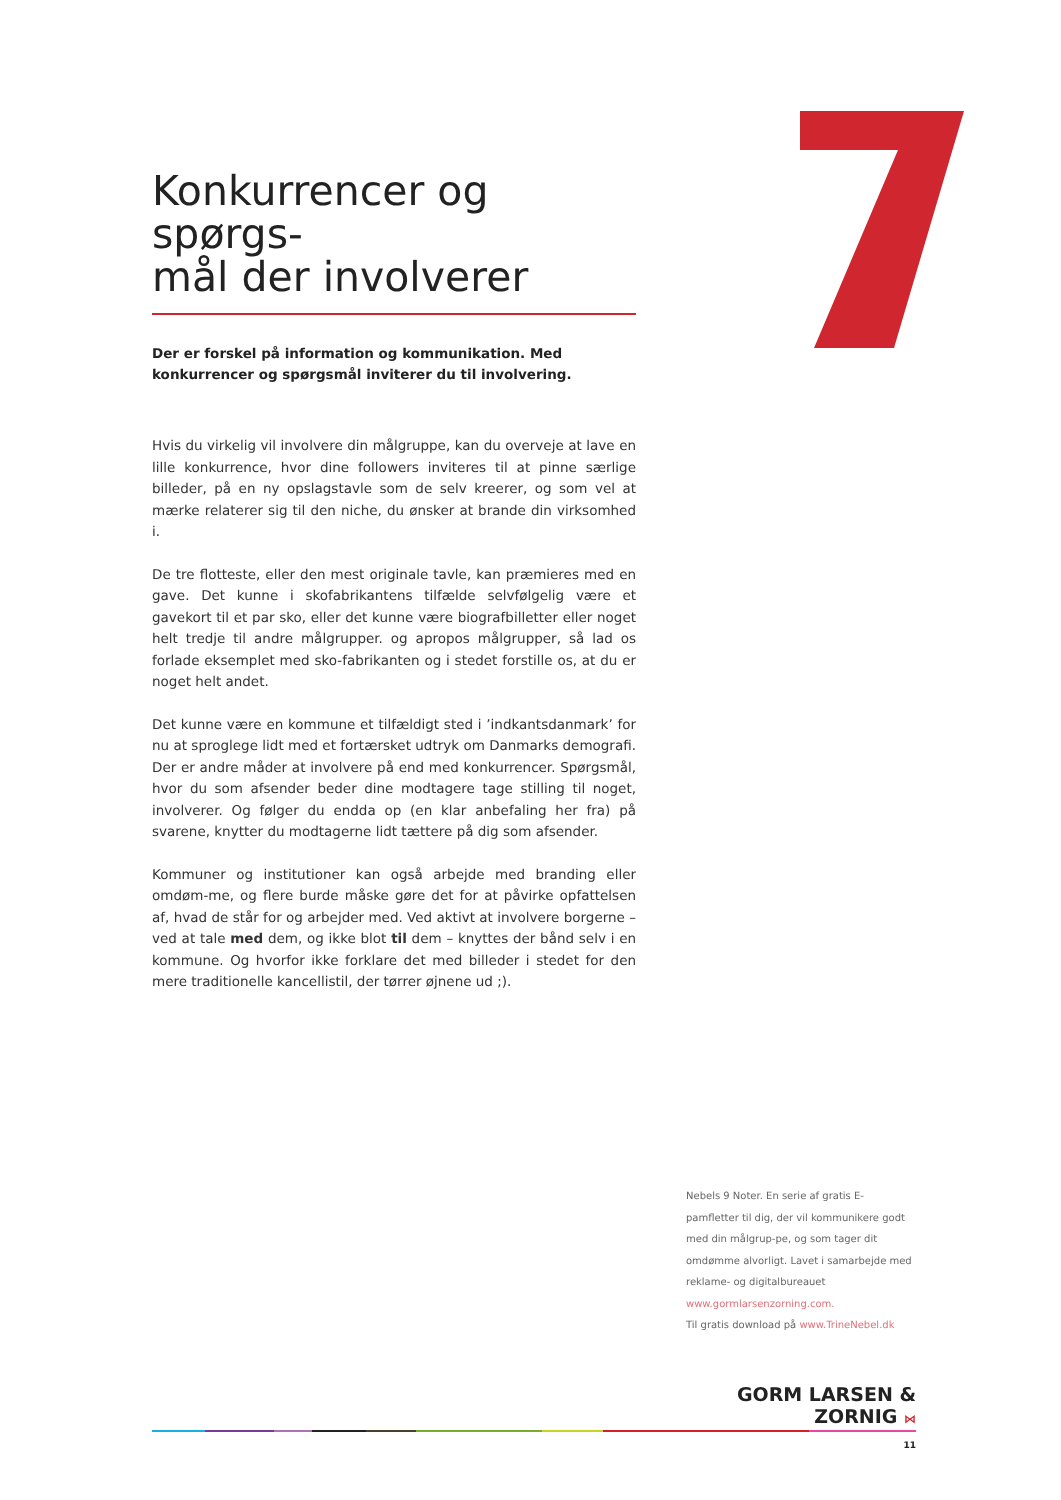Konkurrencer og spørgs-
mål der involverer
Der er forskel på information og kommunikation. Med konkurrencer og spørgsmål inviterer du til involvering.
Hvis du virkelig vil involvere din målgruppe, kan du overveje at lave en lille konkurrence, hvor dine followers inviteres til at pinne særlige billeder, på en ny opslagstavle som de selv kreerer, og som vel at mærke relaterer sig til den niche, du ønsker at brande din virksomhed i.
De tre flotteste, eller den mest originale tavle, kan præmieres med en gave. Det kunne i skofabrikantens tilfælde selvfølgelig være et gavekort til et par sko, eller det kunne være biografbilletter eller noget helt tredje til andre målgrupper. og apropos målgrupper, så lad os forlade eksemplet med sko-fabrikanten og i stedet forstille os, at du er noget helt andet.
Det kunne være en kommune et tilfældigt sted i ’indkantsdanmark’ for nu at sproglege lidt med et fortærsket udtryk om Danmarks demografi. Der er andre måder at involvere på end med konkurrencer. Spørgsmål, hvor du som afsender beder dine modtagere tage stilling til noget, involverer. Og følger du endda op (en klar anbefaling her fra) på svarene, knytter du modtagerne lidt tættere på dig som afsender.
Kommuner og institutioner kan også arbejde med branding eller omdøm-me, og flere burde måske gøre det for at påvirke opfattelsen af, hvad de står for og arbejder med. Ved aktivt at involvere borgerne – ved at tale med dem, og ikke blot til dem – knyttes der bånd selv i en kommune. Og hvorfor ikke forklare det med billeder i stedet for den mere traditionelle kancellistil, der tørrer øjnene ud ;).
Nebels 9 Noter. En serie af gratis E-pamfletter til dig, der vil kommunikere godt med din målgrup-pe, og som tager dit omdømme alvorligt. Lavet i samarbejde med reklame- og digitalbureauet www.gormlarsenzorning.com.
Til gratis download på www.TrineNebel.dk
GORM LARSEN & ZORNIG ⋈
11